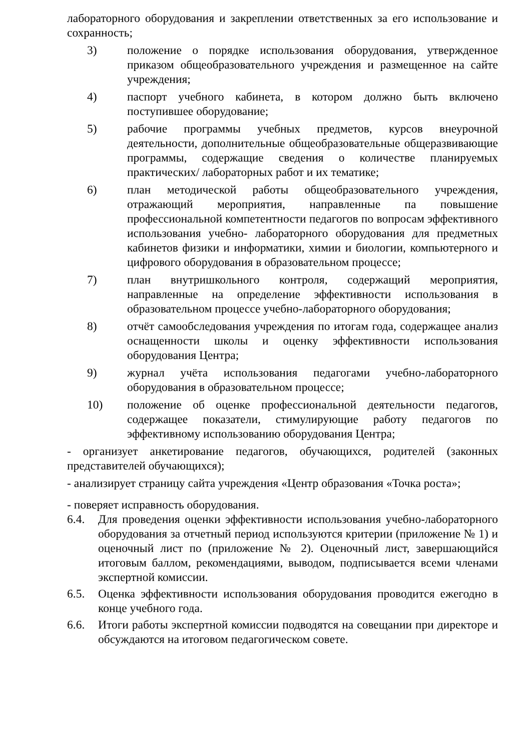лабораторного оборудования и закреплении ответственных за его использование и сохранность;
3) положение о порядке использования оборудования, утвержденное приказом общеобразовательного учреждения и размещенное на сайте учреждения;
4) паспорт учебного кабинета, в котором должно быть включено поступившее оборудование;
5) рабочие программы учебных предметов, курсов внеурочной деятельности, дополнительные общеобразовательные общеразвивающие программы, содержащие сведения о количестве планируемых практических/ лабораторных работ и их тематике;
6) план методической работы общеобразовательного учреждения, отражающий мероприятия, направленные па повышение профессиональной компетентности педагогов по вопросам эффективного использования учебно- лабораторного оборудования для предметных кабинетов физики и информатики, химии и биологии, компьютерного и цифрового оборудования в образовательном процессе;
7) план внутришкольного контроля, содержащий мероприятия, направленные на определение эффективности использования в образовательном процессе учебно-лабораторного оборудования;
8) отчёт самообследования учреждения по итогам года, содержащее анализ оснащенности школы и оценку эффективности использования оборудования Центра;
9) журнал учёта использования педагогами учебно-лабораторного оборудования в образовательном процессе;
10) положение об оценке профессиональной деятельности педагогов, содержащее показатели, стимулирующие работу педагогов по эффективному использованию оборудования Центра;
- организует анкетирование педагогов, обучающихся, родителей (законных представителей обучающихся);
- анализирует страницу сайта учреждения «Центр образования «Точка роста»;
- поверяет исправность оборудования.
6.4. Для проведения оценки эффективности использования учебно-лабораторного оборудования за отчетный период используются критерии (приложение № 1) и оценочный лист по (приложение № 2). Оценочный лист, завершающийся итоговым баллом, рекомендациями, выводом, подписывается всеми членами экспертной комиссии.
6.5. Оценка эффективности использования оборудования проводится ежегодно в конце учебного года.
6.6. Итоги работы экспертной комиссии подводятся на совещании при директоре и обсуждаются на итоговом педагогическом совете.